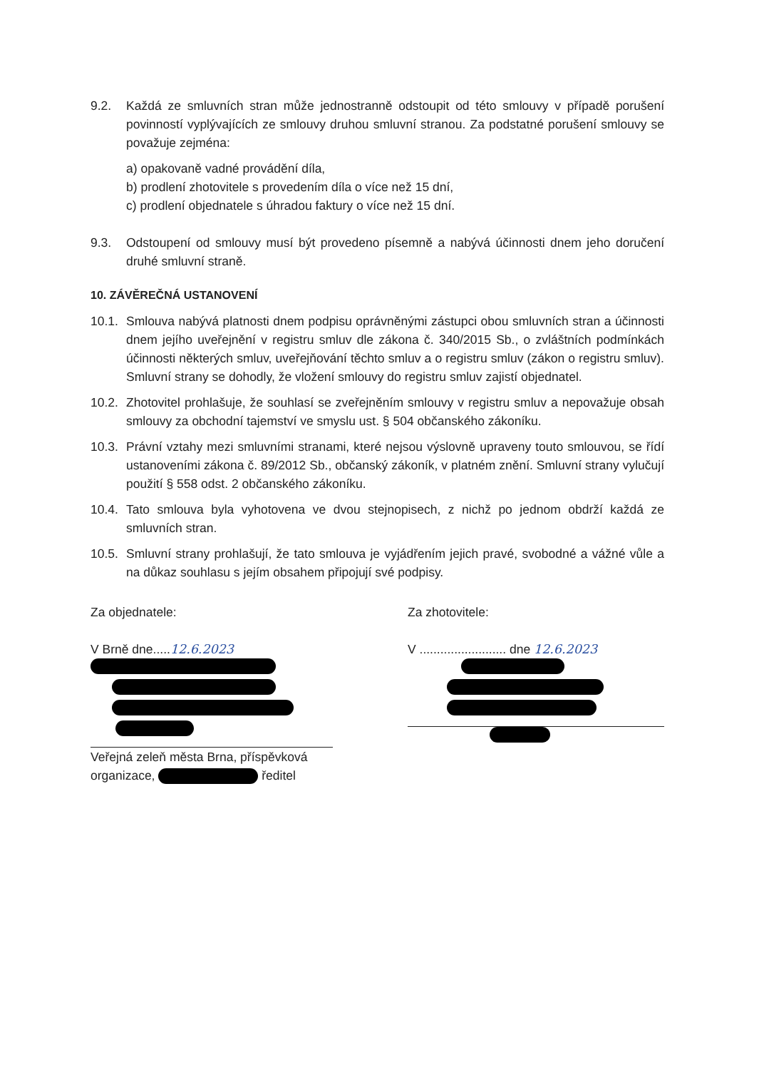9.2. Každá ze smluvních stran může jednostranně odstoupit od této smlouvy v případě porušení povinností vyplývajících ze smlouvy druhou smluvní stranou. Za podstatné porušení smlouvy se považuje zejména:
a) opakovaně vadné provádění díla,
b) prodlení zhotovitele s provedením díla o více než 15 dní,
c) prodlení objednatele s úhradou faktury o více než 15 dní.
9.3. Odstoupení od smlouvy musí být provedeno písemně a nabývá účinnosti dnem jeho doručení druhé smluvní straně.
10. ZÁVĚREČNÁ USTANOVENÍ
10.1.
Smlouva nabývá platnosti dnem podpisu oprávněnými zástupci obou smluvních stran a účinnosti dnem jejího uveřejnění v registru smluv dle zákona č. 340/2015 Sb., o zvláštních podmínkách účinnosti některých smluv, uveřejňování těchto smluv a o registru smluv (zákon o registru smluv). Smluvní strany se dohodly, že vložení smlouvy do registru smluv zajistí objednatel.
10.2.
Zhotovitel prohlašuje, že souhlasí se zveřejněním smlouvy v registru smluv a nepovažuje obsah smlouvy za obchodní tajemství ve smyslu ust. § 504 občanského zákoníku.
10.3.
Právní vztahy mezi smluvními stranami, které nejsou výslovně upraveny touto smlouvou, se řídí ustanoveními zákona č. 89/2012 Sb., občanský zákoník, v platném znění. Smluvní strany vylučují použití § 558 odst. 2 občanského zákoníku.
10.4.
Tato smlouva byla vyhotovena ve dvou stejnopisech, z nichž po jednom obdrží každá ze smluvních stran.
10.5.
Smluvní strany prohlašují, že tato smlouva je vyjádřením jejich pravé, svobodné a vážné vůle a na důkaz souhlasu s jejím obsahem připojují své podpisy.
Za objednatele:
V Brně dne.....12.6.2023
Veřejná zeleň města Brna, příspěvková organizace, ředitel
Za zhotovitele:
V ......................... dne 12.6.2023